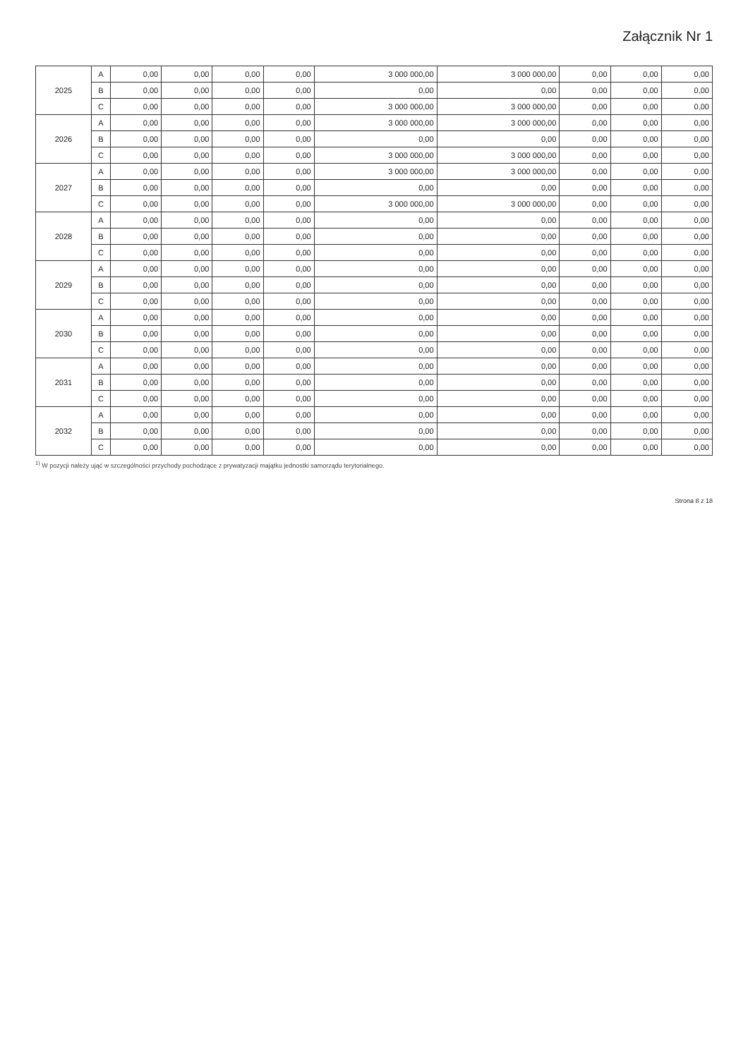Załącznik Nr 1
| 2025 | A | 0,00 | 0,00 | 0,00 | 0,00 | 3 000 000,00 | 3 000 000,00 | 0,00 | 0,00 | 0,00 |
| | B | 0,00 | 0,00 | 0,00 | 0,00 | 0,00 | 0,00 | 0,00 | 0,00 | 0,00 |
| | C | 0,00 | 0,00 | 0,00 | 0,00 | 3 000 000,00 | 3 000 000,00 | 0,00 | 0,00 | 0,00 |
| 2026 | A | 0,00 | 0,00 | 0,00 | 0,00 | 3 000 000,00 | 3 000 000,00 | 0,00 | 0,00 | 0,00 |
| | B | 0,00 | 0,00 | 0,00 | 0,00 | 0,00 | 0,00 | 0,00 | 0,00 | 0,00 |
| | C | 0,00 | 0,00 | 0,00 | 0,00 | 3 000 000,00 | 3 000 000,00 | 0,00 | 0,00 | 0,00 |
| 2027 | A | 0,00 | 0,00 | 0,00 | 0,00 | 3 000 000,00 | 3 000 000,00 | 0,00 | 0,00 | 0,00 |
| | B | 0,00 | 0,00 | 0,00 | 0,00 | 0,00 | 0,00 | 0,00 | 0,00 | 0,00 |
| | C | 0,00 | 0,00 | 0,00 | 0,00 | 3 000 000,00 | 3 000 000,00 | 0,00 | 0,00 | 0,00 |
| 2028 | A | 0,00 | 0,00 | 0,00 | 0,00 | 0,00 | 0,00 | 0,00 | 0,00 | 0,00 |
| | B | 0,00 | 0,00 | 0,00 | 0,00 | 0,00 | 0,00 | 0,00 | 0,00 | 0,00 |
| | C | 0,00 | 0,00 | 0,00 | 0,00 | 0,00 | 0,00 | 0,00 | 0,00 | 0,00 |
| 2029 | A | 0,00 | 0,00 | 0,00 | 0,00 | 0,00 | 0,00 | 0,00 | 0,00 | 0,00 |
| | B | 0,00 | 0,00 | 0,00 | 0,00 | 0,00 | 0,00 | 0,00 | 0,00 | 0,00 |
| | C | 0,00 | 0,00 | 0,00 | 0,00 | 0,00 | 0,00 | 0,00 | 0,00 | 0,00 |
| 2030 | A | 0,00 | 0,00 | 0,00 | 0,00 | 0,00 | 0,00 | 0,00 | 0,00 | 0,00 |
| | B | 0,00 | 0,00 | 0,00 | 0,00 | 0,00 | 0,00 | 0,00 | 0,00 | 0,00 |
| | C | 0,00 | 0,00 | 0,00 | 0,00 | 0,00 | 0,00 | 0,00 | 0,00 | 0,00 |
| 2031 | A | 0,00 | 0,00 | 0,00 | 0,00 | 0,00 | 0,00 | 0,00 | 0,00 | 0,00 |
| | B | 0,00 | 0,00 | 0,00 | 0,00 | 0,00 | 0,00 | 0,00 | 0,00 | 0,00 |
| | C | 0,00 | 0,00 | 0,00 | 0,00 | 0,00 | 0,00 | 0,00 | 0,00 | 0,00 |
| 2032 | A | 0,00 | 0,00 | 0,00 | 0,00 | 0,00 | 0,00 | 0,00 | 0,00 | 0,00 |
| | B | 0,00 | 0,00 | 0,00 | 0,00 | 0,00 | 0,00 | 0,00 | 0,00 | 0,00 |
| | C | 0,00 | 0,00 | 0,00 | 0,00 | 0,00 | 0,00 | 0,00 | 0,00 | 0,00 |
<sup>1)</sup> W pozycji należy ująć w szczególności przychody pochodzące z prywatyzacji majątku jednostki samorządu terytorialnego.
Strona 8 z 18